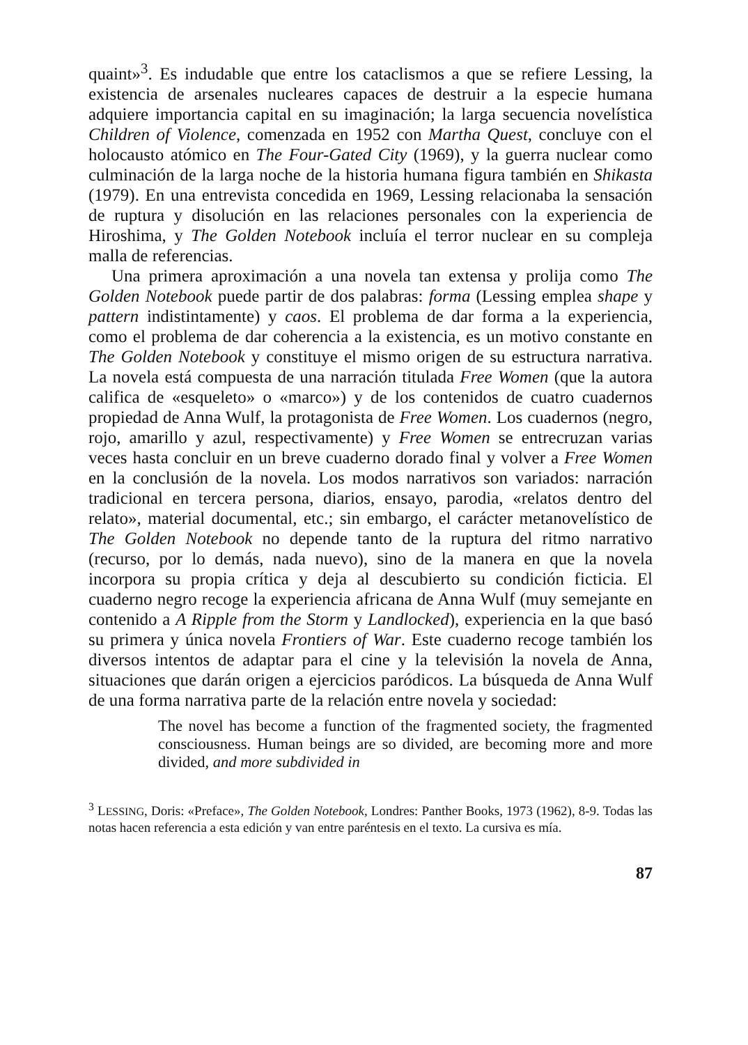quaint»<sup>3</sup>. Es indudable que entre los cataclismos a que se refiere Lessing, la existencia de arsenales nucleares capaces de destruir a la especie humana adquiere importancia capital en su imaginación; la larga secuencia novelística Children of Violence, comenzada en 1952 con Martha Quest, concluye con el holocausto atómico en The Four-Gated City (1969), y la guerra nuclear como culminación de la larga noche de la historia humana figura también en Shikasta (1979). En una entrevista concedida en 1969, Lessing relacionaba la sensación de ruptura y disolución en las relaciones personales con la experiencia de Hiroshima, y The Golden Notebook incluía el terror nuclear en su compleja malla de referencias.
Una primera aproximación a una novela tan extensa y prolija como The Golden Notebook puede partir de dos palabras: forma (Lessing emplea shape y pattern indistintamente) y caos. El problema de dar forma a la experiencia, como el problema de dar coherencia a la existencia, es un motivo constante en The Golden Notebook y constituye el mismo origen de su estructura narrativa. La novela está compuesta de una narración titulada Free Women (que la autora califica de «esqueleto» o «marco») y de los contenidos de cuatro cuadernos propiedad de Anna Wulf, la protagonista de Free Women. Los cuadernos (negro, rojo, amarillo y azul, respectivamente) y Free Women se entrecruzan varias veces hasta concluir en un breve cuaderno dorado final y volver a Free Women en la conclusión de la novela. Los modos narrativos son variados: narración tradicional en tercera persona, diarios, ensayo, parodia, «relatos dentro del relato», material documental, etc.; sin embargo, el carácter metanovelístico de The Golden Notebook no depende tanto de la ruptura del ritmo narrativo (recurso, por lo demás, nada nuevo), sino de la manera en que la novela incorpora su propia crítica y deja al descubierto su condición ficticia. El cuaderno negro recoge la experiencia africana de Anna Wulf (muy semejante en contenido a A Ripple from the Storm y Landlocked), experiencia en la que basó su primera y única novela Frontiers of War. Este cuaderno recoge también los diversos intentos de adaptar para el cine y la televisión la novela de Anna, situaciones que darán origen a ejercicios paródicos. La búsqueda de Anna Wulf de una forma narrativa parte de la relación entre novela y sociedad:
The novel has become a function of the fragmented society, the fragmented consciousness. Human beings are so divided, are becoming more and more divided, and more subdivided in
<sup>3</sup> LESSING, Doris: «Preface», The Golden Notebook, Londres: Panther Books, 1973 (1962), 8-9. Todas las notas hacen referencia a esta edición y van entre paréntesis en el texto. La cursiva es mía.
87